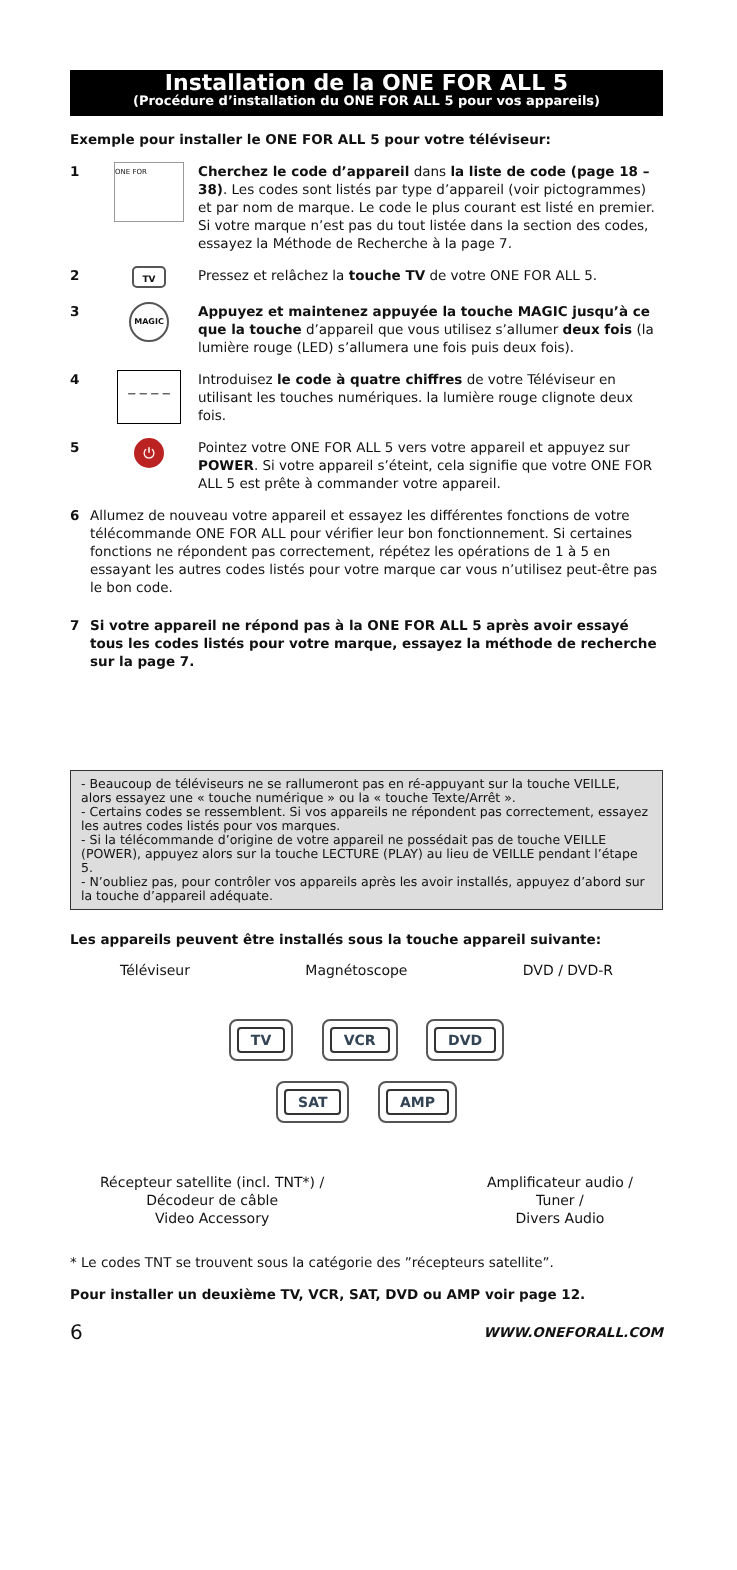Installation de la ONE FOR ALL 5
(Procédure d’installation du ONE FOR ALL 5 pour vos appareils)
Exemple pour installer le ONE FOR ALL 5 pour votre téléviseur:
1
ONE FOR
Cherchez le code d’appareil dans la liste de code (page 18 – 38). Les codes sont listés par type d’appareil (voir pictogrammes) et par nom de marque. Le code le plus courant est listé en premier. Si votre marque n’est pas du tout listée dans la section des codes, essayez la Méthode de Recherche à la page 7.
2
TV
Pressez et relâchez la touche TV de votre ONE FOR ALL 5.
3
MAGIC
Appuyez et maintenez appuyée la touche MAGIC jusqu’à ce que la touche d’appareil que vous utilisez s’allumer deux fois (la lumière rouge (LED) s’allumera une fois puis deux fois).
4
_ _ _ _
Introduisez le code à quatre chiffres de votre Téléviseur en utilisant les touches numériques. la lumière rouge clignote deux fois.
5
⏻
Pointez votre ONE FOR ALL 5 vers votre appareil et appuyez sur POWER. Si votre appareil s’éteint, cela signifie que votre ONE FOR ALL 5 est prête à commander votre appareil.
6 Allumez de nouveau votre appareil et essayez les différentes fonctions de votre télécommande ONE FOR ALL pour vérifier leur bon fonctionnement. Si certaines fonctions ne répondent pas correctement, répétez les opérations de 1 à 5 en essayant les autres codes listés pour votre marque car vous n’utilisez peut-être pas le bon code.
7 Si votre appareil ne répond pas à la ONE FOR ALL 5 après avoir essayé tous les codes listés pour votre marque, essayez la méthode de recherche sur la page 7.
- Beaucoup de téléviseurs ne se rallumeront pas en ré-appuyant sur la touche VEILLE, alors essayez une « touche numérique » ou la « touche Texte/Arrêt ».
- Certains codes se ressemblent. Si vos appareils ne répondent pas correctement, essayez les autres codes listés pour vos marques.
- Si la télécommande d’origine de votre appareil ne possédait pas de touche VEILLE (POWER), appuyez alors sur la touche LECTURE (PLAY) au lieu de VEILLE pendant l’étape 5.
- N’oubliez pas, pour contrôler vos appareils après les avoir installés, appuyez d’abord sur la touche d’appareil adéquate.
Les appareils peuvent être installés sous la touche appareil suivante:
Téléviseur Magnétoscope DVD / DVD-R
TV VCR DVD
SAT AMP
Récepteur satellite (incl. TNT*) /
Décodeur de câble
Video Accessory Amplificateur audio /
Tuner /
Divers Audio
* Le codes TNT se trouvent sous la catégorie des ”récepteurs satellite”.
Pour installer un deuxième TV, VCR, SAT, DVD ou AMP voir page 12.
6 WWW.ONEFORALL.COM